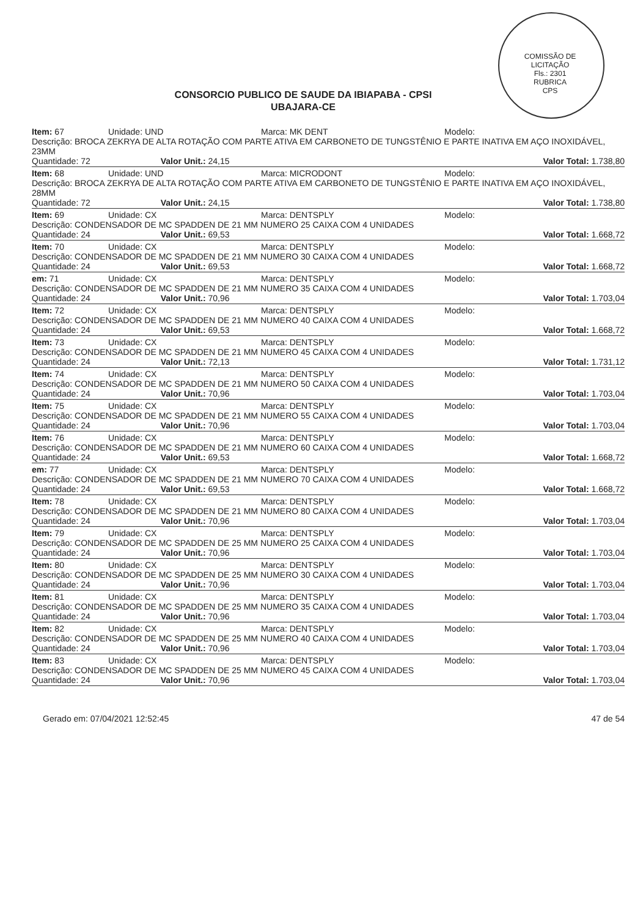COMISSÃO DE LICITAÇÃO
Fls.: 2301
RUBRICA
CPS
CONSORCIO PUBLICO DE SAUDE DA IBIAPABA - CPSI
UBAJARA-CE
Item: 67 Unidade: UND Marca: MK DENT Modelo:
Descrição: BROCA ZEKRYA DE ALTA ROTAÇÃO COM PARTE ATIVA EM CARBONETO DE TUNGSTÊNIO E PARTE INATIVA EM AÇO INOXIDÁVEL, 23MM
Quantidade: 72 Valor Unit.: 24,15 Valor Total: 1.738,80
Item: 68 Unidade: UND Marca: MICRODONT Modelo:
Descrição: BROCA ZEKRYA DE ALTA ROTAÇÃO COM PARTE ATIVA EM CARBONETO DE TUNGSTÊNIO E PARTE INATIVA EM AÇO INOXIDÁVEL, 28MM
Quantidade: 72 Valor Unit.: 24,15 Valor Total: 1.738,80
Item: 69 Unidade: CX Marca: DENTSPLY Modelo:
Descrição: CONDENSADOR DE MC SPADDEN DE 21 MM NUMERO 25 CAIXA COM 4 UNIDADES
Quantidade: 24 Valor Unit.: 69,53 Valor Total: 1.668,72
Item: 70 Unidade: CX Marca: DENTSPLY Modelo:
Descrição: CONDENSADOR DE MC SPADDEN DE 21 MM NUMERO 30 CAIXA COM 4 UNIDADES
Quantidade: 24 Valor Unit.: 69,53 Valor Total: 1.668,72
em: 71 Unidade: CX Marca: DENTSPLY Modelo:
Descrição: CONDENSADOR DE MC SPADDEN DE 21 MM NUMERO 35 CAIXA COM 4 UNIDADES
Quantidade: 24 Valor Unit.: 70,96 Valor Total: 1.703,04
Item: 72 Unidade: CX Marca: DENTSPLY Modelo:
Descrição: CONDENSADOR DE MC SPADDEN DE 21 MM NUMERO 40 CAIXA COM 4 UNIDADES
Quantidade: 24 Valor Unit.: 69,53 Valor Total: 1.668,72
Item: 73 Unidade: CX Marca: DENTSPLY Modelo:
Descrição: CONDENSADOR DE MC SPADDEN DE 21 MM NUMERO 45 CAIXA COM 4 UNIDADES
Quantidade: 24 Valor Unit.: 72,13 Valor Total: 1.731,12
Item: 74 Unidade: CX Marca: DENTSPLY Modelo:
Descrição: CONDENSADOR DE MC SPADDEN DE 21 MM NUMERO 50 CAIXA COM 4 UNIDADES
Quantidade: 24 Valor Unit.: 70,96 Valor Total: 1.703,04
Item: 75 Unidade: CX Marca: DENTSPLY Modelo:
Descrição: CONDENSADOR DE MC SPADDEN DE 21 MM NUMERO 55 CAIXA COM 4 UNIDADES
Quantidade: 24 Valor Unit.: 70,96 Valor Total: 1.703,04
Item: 76 Unidade: CX Marca: DENTSPLY Modelo:
Descrição: CONDENSADOR DE MC SPADDEN DE 21 MM NUMERO 60 CAIXA COM 4 UNIDADES
Quantidade: 24 Valor Unit.: 69,53 Valor Total: 1.668,72
em: 77 Unidade: CX Marca: DENTSPLY Modelo:
Descrição: CONDENSADOR DE MC SPADDEN DE 21 MM NUMERO 70 CAIXA COM 4 UNIDADES
Quantidade: 24 Valor Unit.: 69,53 Valor Total: 1.668,72
Item: 78 Unidade: CX Marca: DENTSPLY Modelo:
Descrição: CONDENSADOR DE MC SPADDEN DE 21 MM NUMERO 80 CAIXA COM 4 UNIDADES
Quantidade: 24 Valor Unit.: 70,96 Valor Total: 1.703,04
Item: 79 Unidade: CX Marca: DENTSPLY Modelo:
Descrição: CONDENSADOR DE MC SPADDEN DE 25 MM NUMERO 25 CAIXA COM 4 UNIDADES
Quantidade: 24 Valor Unit.: 70,96 Valor Total: 1.703,04
Item: 80 Unidade: CX Marca: DENTSPLY Modelo:
Descrição: CONDENSADOR DE MC SPADDEN DE 25 MM NUMERO 30 CAIXA COM 4 UNIDADES
Quantidade: 24 Valor Unit.: 70,96 Valor Total: 1.703,04
Item: 81 Unidade: CX Marca: DENTSPLY Modelo:
Descrição: CONDENSADOR DE MC SPADDEN DE 25 MM NUMERO 35 CAIXA COM 4 UNIDADES
Quantidade: 24 Valor Unit.: 70,96 Valor Total: 1.703,04
Item: 82 Unidade: CX Marca: DENTSPLY Modelo:
Descrição: CONDENSADOR DE MC SPADDEN DE 25 MM NUMERO 40 CAIXA COM 4 UNIDADES
Quantidade: 24 Valor Unit.: 70,96 Valor Total: 1.703,04
Item: 83 Unidade: CX Marca: DENTSPLY Modelo:
Descrição: CONDENSADOR DE MC SPADDEN DE 25 MM NUMERO 45 CAIXA COM 4 UNIDADES
Quantidade: 24 Valor Unit.: 70,96 Valor Total: 1.703,04
Gerado em: 07/04/2021 12:52:45 47 de 54